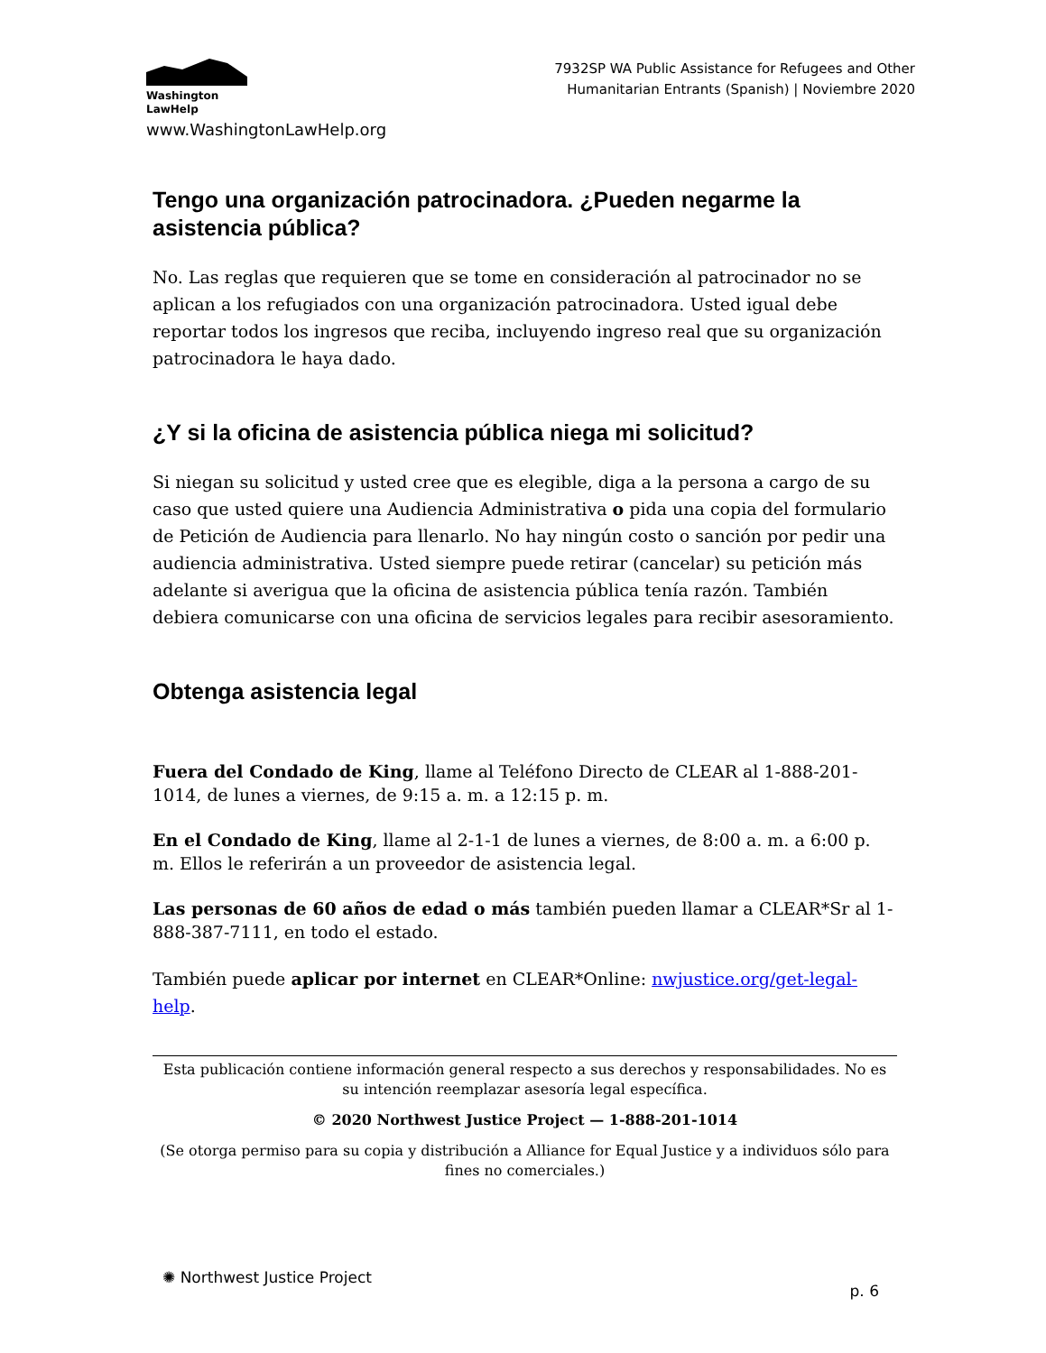Washington
LawHelp
www.WashingtonLawHelp.org
7932SP WA Public Assistance for Refugees and Other
Humanitarian Entrants (Spanish) | Noviembre 2020
Tengo una organización patrocinadora. ¿Pueden negarme la asistencia pública?
No. Las reglas que requieren que se tome en consideración al patrocinador no se aplican a los refugiados con una organización patrocinadora. Usted igual debe reportar todos los ingresos que reciba, incluyendo ingreso real que su organización patrocinadora le haya dado.
¿Y si la oficina de asistencia pública niega mi solicitud?
Si niegan su solicitud y usted cree que es elegible, diga a la persona a cargo de su caso que usted quiere una Audiencia Administrativa o pida una copia del formulario de Petición de Audiencia para llenarlo. No hay ningún costo o sanción por pedir una audiencia administrativa. Usted siempre puede retirar (cancelar) su petición más adelante si averigua que la oficina de asistencia pública tenía razón. También debiera comunicarse con una oficina de servicios legales para recibir asesoramiento.
Obtenga asistencia legal
Fuera del Condado de King, llame al Teléfono Directo de CLEAR al 1-888-201-1014, de lunes a viernes, de 9:15 a. m. a 12:15 p. m.
En el Condado de King, llame al 2-1-1 de lunes a viernes, de 8:00 a. m. a 6:00 p. m. Ellos le referirán a un proveedor de asistencia legal.
Las personas de 60 años de edad o más también pueden llamar a CLEAR*Sr al 1-888-387-7111, en todo el estado.
También puede aplicar por internet en CLEAR*Online: nwjustice.org/get-legal-help.
Esta publicación contiene información general respecto a sus derechos y responsabilidades. No es su intención reemplazar asesoría legal específica.
© 2020 Northwest Justice Project — 1-888-201-1014
(Se otorga permiso para su copia y distribución a Alliance for Equal Justice y a individuos sólo para fines no comerciales.)
✺ Northwest Justice Project
p. 6